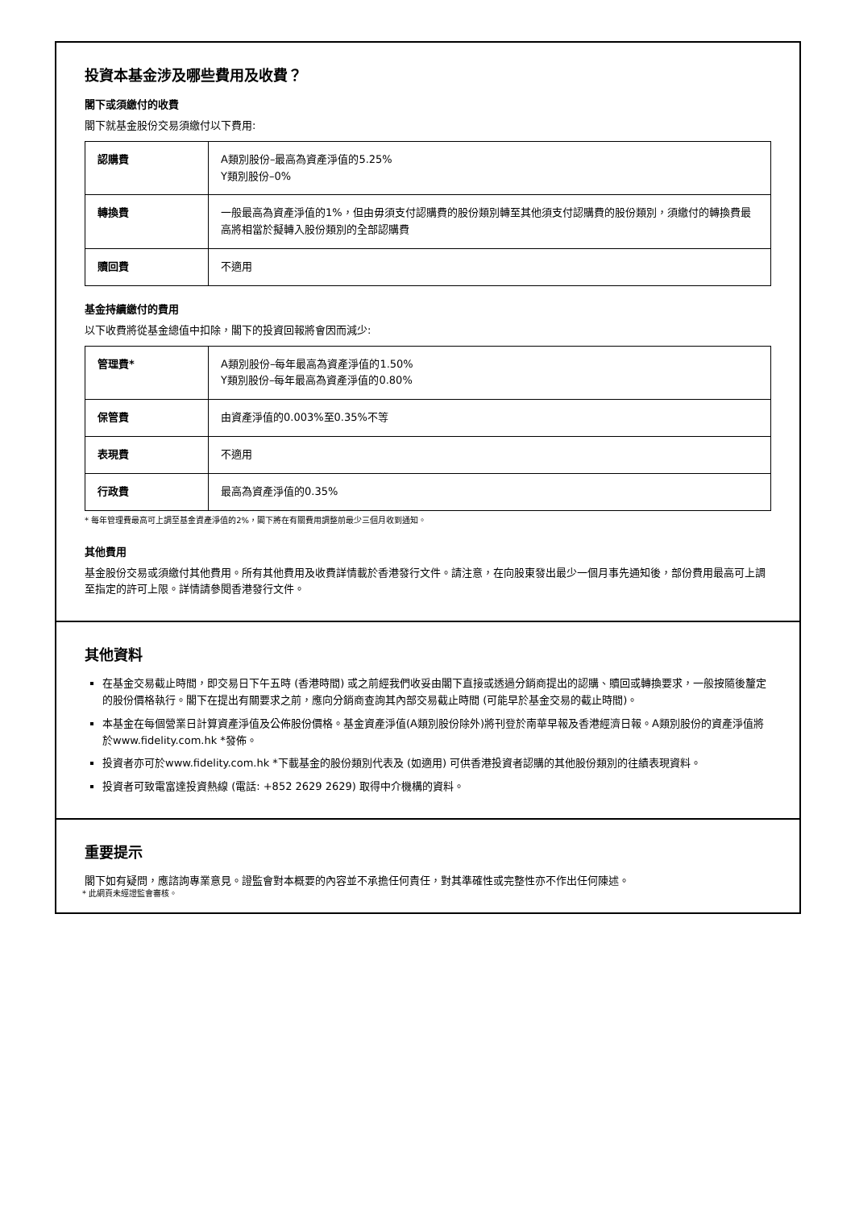投資本基金涉及哪些費用及收費？
閣下或須繳付的收費
閣下就基金股份交易須繳付以下費用:
| 認購費 | A類別股份–最高為資產淨值的5.25% Y類別股份–0% |
| 轉換費 | 一般最高為資產淨值的1%，但由毋須支付認購費的股份類別轉至其他須支付認購費的股份類別，須繳付的轉換費最高將相當於擬轉入股份類別的全部認購費 |
| 贖回費 | 不適用 |
基金持續繳付的費用
以下收費將從基金總值中扣除，閣下的投資回報將會因而減少:
| 管理費* | A類別股份–每年最高為資產淨值的1.50% Y類別股份–每年最高為資產淨值的0.80% |
| 保管費 | 由資產淨值的0.003%至0.35%不等 |
| 表現費 | 不適用 |
| 行政費 | 最高為資產淨值的0.35% |
* 每年管理費最高可上調至基金資產淨值的2%，閣下將在有關費用調整前最少三個月收到通知。
其他費用
基金股份交易或須繳付其他費用。所有其他費用及收費詳情載於香港發行文件。請注意，在向股東發出最少一個月事先通知後，部份費用最高可上調至指定的許可上限。詳情請參閱香港發行文件。
其他資料
在基金交易截止時間，即交易日下午五時 (香港時間) 或之前經我們收妥由閣下直接或透過分銷商提出的認購、贖回或轉換要求，一般按隨後釐定的股份價格執行。閣下在提出有關要求之前，應向分銷商查詢其內部交易截止時間 (可能早於基金交易的截止時間)。
本基金在每個營業日計算資產淨值及公佈股份價格。基金資產淨值(A類別股份除外)將刊登於南華早報及香港經濟日報。A類別股份的資產淨值將於www.fidelity.com.hk *發佈。
投資者亦可於www.fidelity.com.hk *下載基金的股份類別代表及 (如適用) 可供香港投資者認購的其他股份類別的往績表現資料。
投資者可致電富達投資熱線 (電話: +852 2629 2629) 取得中介機構的資料。
重要提示
閣下如有疑問，應諮詢專業意見。證監會對本概要的內容並不承擔任何責任，對其準確性或完整性亦不作出任何陳述。
* 此網頁未經證監會審核。